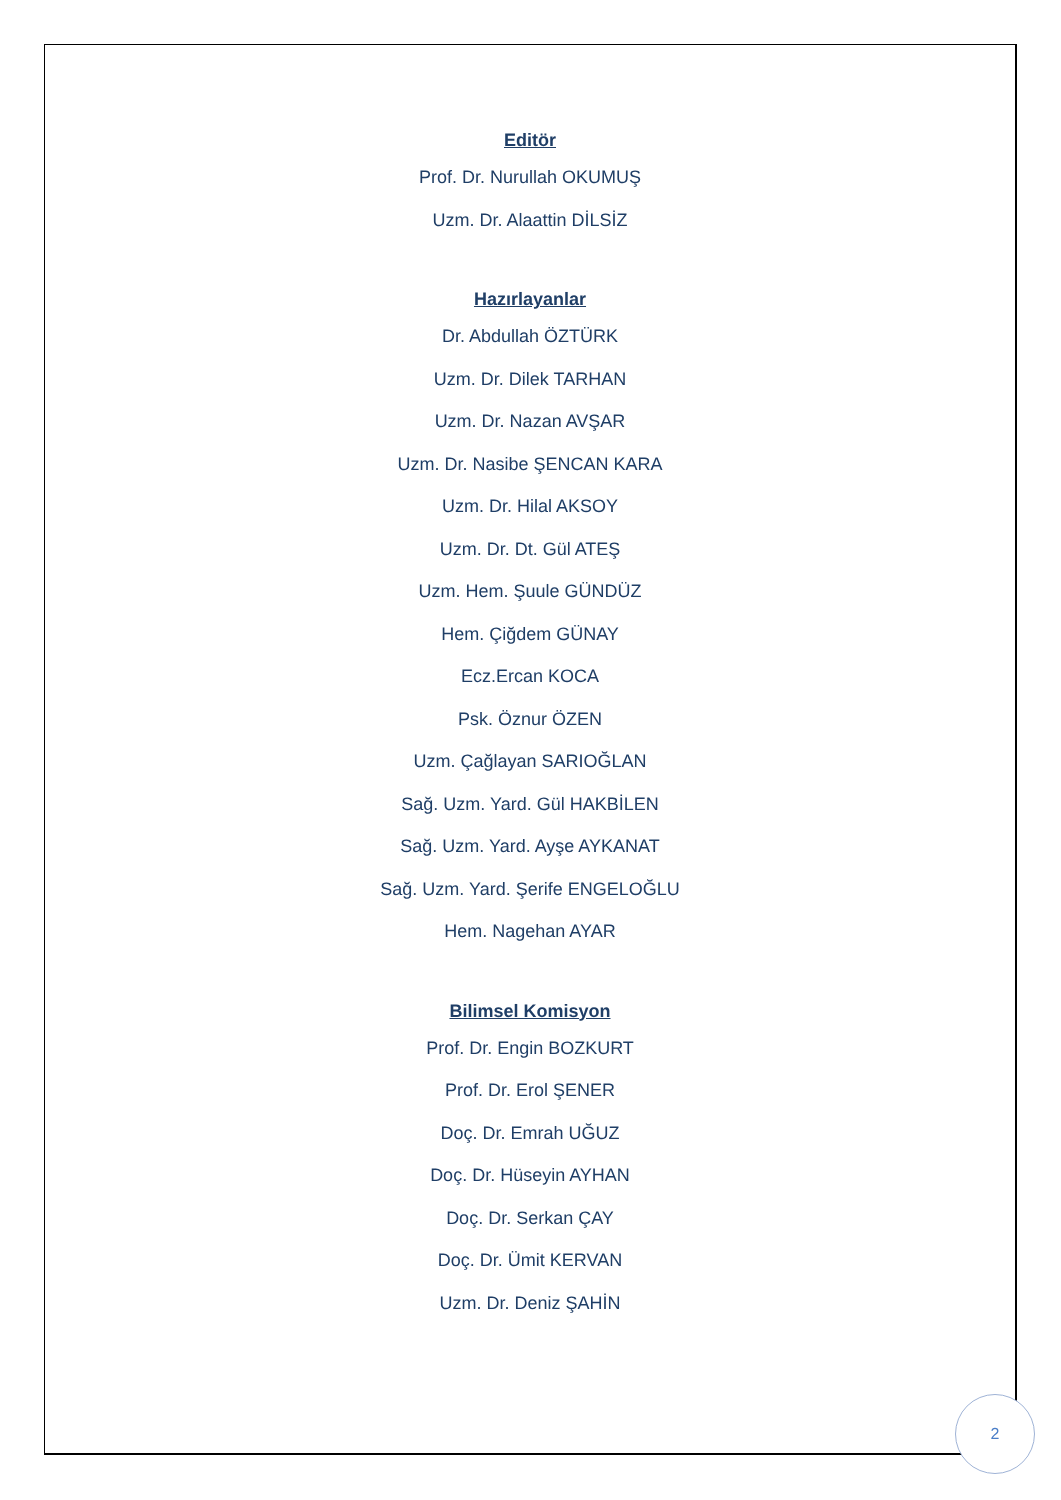Editör
Prof. Dr. Nurullah OKUMUŞ
Uzm. Dr. Alaattin DİLSİZ
Hazırlayanlar
Dr. Abdullah ÖZTÜRK
Uzm. Dr. Dilek TARHAN
Uzm. Dr. Nazan AVŞAR
Uzm. Dr. Nasibe ŞENCAN KARA
Uzm. Dr. Hilal AKSOY
Uzm. Dr. Dt. Gül ATEŞ
Uzm. Hem. Şuule GÜNDÜZ
Hem. Çiğdem GÜNAY
Ecz.Ercan KOCA
Psk. Öznur ÖZEN
Uzm. Çağlayan SARIOĞLAN
Sağ. Uzm. Yard. Gül HAKBİLEN
Sağ. Uzm. Yard. Ayşe AYKANAT
Sağ. Uzm. Yard. Şerife ENGELOĞLU
Hem. Nagehan AYAR
Bilimsel Komisyon
Prof. Dr. Engin BOZKURT
Prof. Dr. Erol ŞENER
Doç. Dr. Emrah UĞUZ
Doç. Dr. Hüseyin AYHAN
Doç. Dr. Serkan ÇAY
Doç. Dr. Ümit KERVAN
Uzm. Dr. Deniz ŞAHİN
2